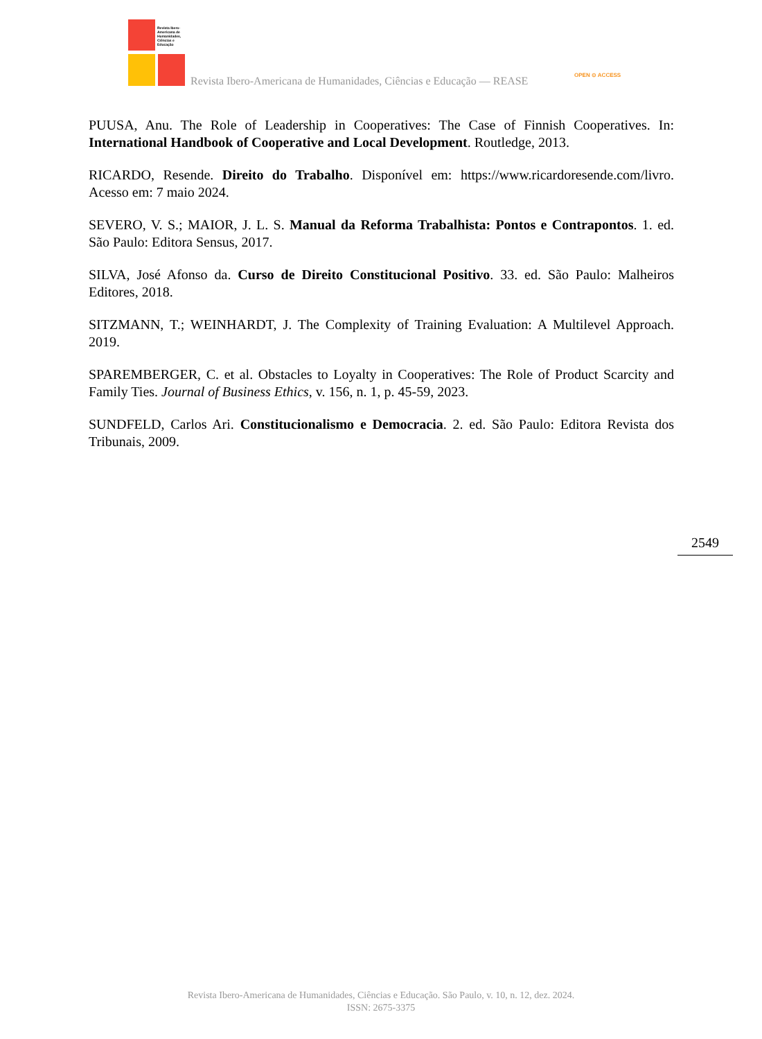Revista Ibero-
Americana de
Humanidades,
Ciências e
Educação
Revista Ibero-Americana de Humanidades, Ciências e Educação — REASE OPEN ⊙ ACCESS
PUUSA, Anu. The Role of Leadership in Cooperatives: The Case of Finnish Cooperatives. In: International Handbook of Cooperative and Local Development. Routledge, 2013.
RICARDO, Resende. Direito do Trabalho. Disponível em: https://www.ricardoresende.com/livro. Acesso em: 7 maio 2024.
SEVERO, V. S.; MAIOR, J. L. S. Manual da Reforma Trabalhista: Pontos e Contrapontos. 1. ed. São Paulo: Editora Sensus, 2017.
SILVA, José Afonso da. Curso de Direito Constitucional Positivo. 33. ed. São Paulo: Malheiros Editores, 2018.
SITZMANN, T.; WEINHARDT, J. The Complexity of Training Evaluation: A Multilevel Approach. 2019.
SPAREMBERGER, C. et al. Obstacles to Loyalty in Cooperatives: The Role of Product Scarcity and Family Ties. Journal of Business Ethics, v. 156, n. 1, p. 45-59, 2023.
SUNDFELD, Carlos Ari. Constitucionalismo e Democracia. 2. ed. São Paulo: Editora Revista dos Tribunais, 2009.
2549
Revista Ibero-Americana de Humanidades, Ciências e Educação. São Paulo, v. 10, n. 12, dez. 2024.
ISSN: 2675-3375